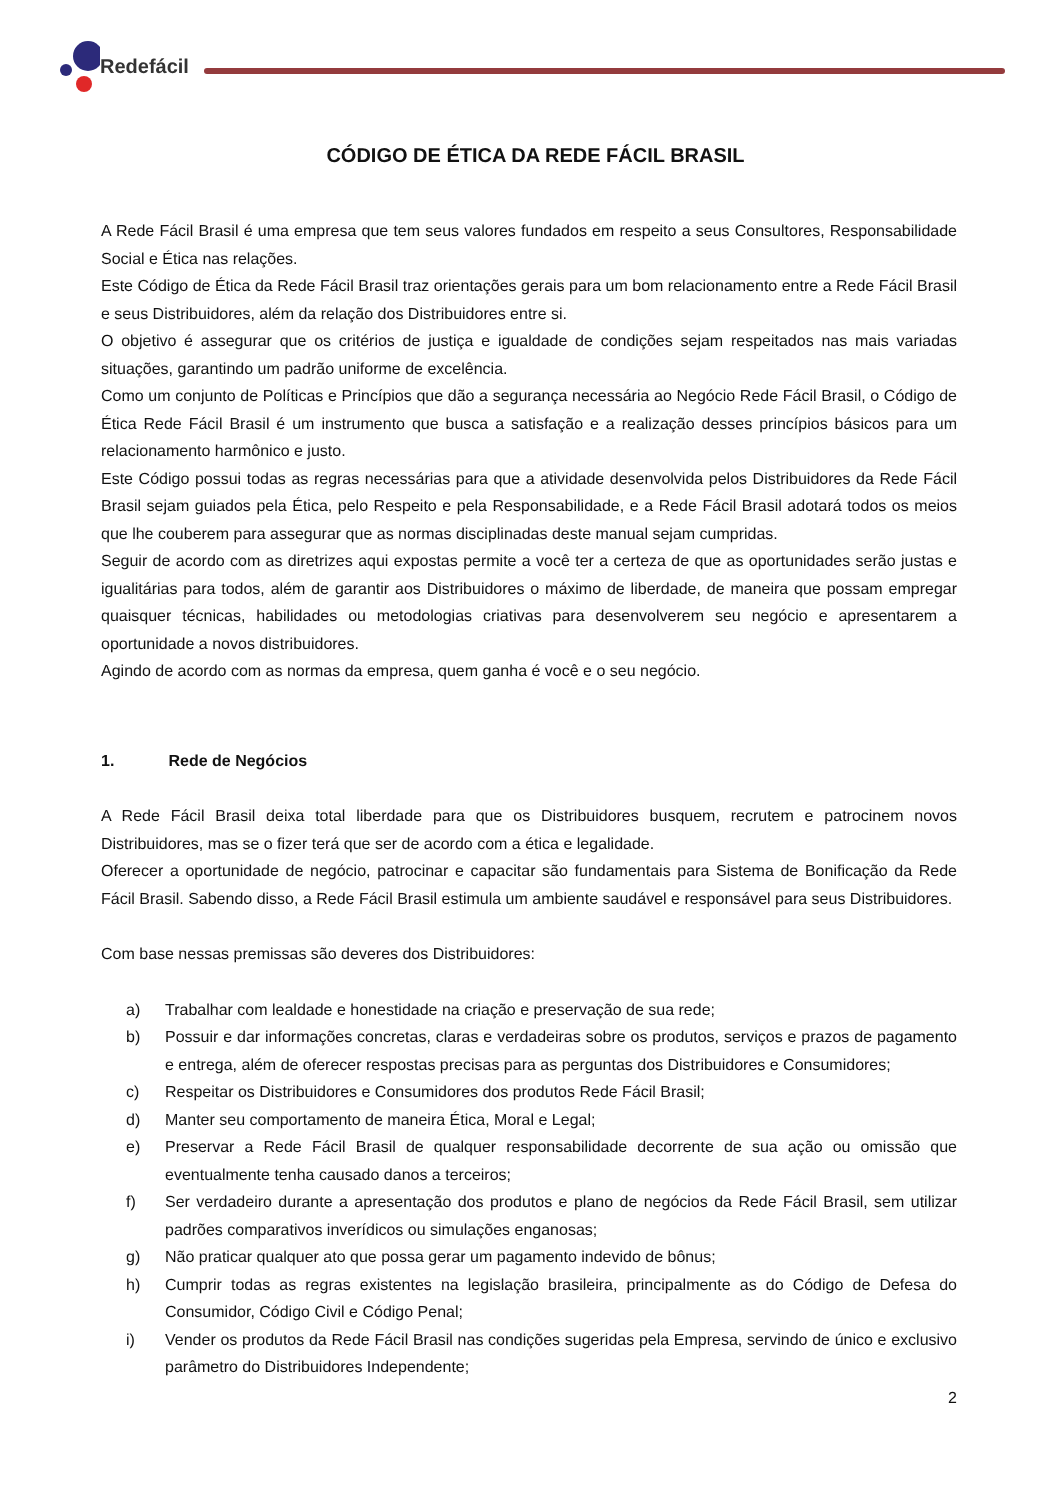Redefácil
CÓDIGO DE ÉTICA DA REDE FÁCIL BRASIL
A Rede Fácil Brasil é uma empresa que tem seus valores fundados em respeito a seus Consultores, Responsabilidade Social e Ética nas relações.
Este Código de Ética da Rede Fácil Brasil traz orientações gerais para um bom relacionamento entre a Rede Fácil Brasil e seus Distribuidores, além da relação dos Distribuidores entre si.
O objetivo é assegurar que os critérios de justiça e igualdade de condições sejam respeitados nas mais variadas situações, garantindo um padrão uniforme de excelência.
Como um conjunto de Políticas e Princípios que dão a segurança necessária ao Negócio Rede Fácil Brasil, o Código de Ética Rede Fácil Brasil é um instrumento que busca a satisfação e a realização desses princípios básicos para um relacionamento harmônico e justo.
Este Código possui todas as regras necessárias para que a atividade desenvolvida pelos Distribuidores da Rede Fácil Brasil sejam guiados pela Ética, pelo Respeito e pela Responsabilidade, e a Rede Fácil Brasil adotará todos os meios que lhe couberem para assegurar que as normas disciplinadas deste manual sejam cumpridas.
Seguir de acordo com as diretrizes aqui expostas permite a você ter a certeza de que as oportunidades serão justas e igualitárias para todos, além de garantir aos Distribuidores o máximo de liberdade, de maneira que possam empregar quaisquer técnicas, habilidades ou metodologias criativas para desenvolverem seu negócio e apresentarem a oportunidade a novos distribuidores.
Agindo de acordo com as normas da empresa, quem ganha é você e o seu negócio.
1. Rede de Negócios
A Rede Fácil Brasil deixa total liberdade para que os Distribuidores busquem, recrutem e patrocinem novos Distribuidores, mas se o fizer terá que ser de acordo com a ética e legalidade.
Oferecer a oportunidade de negócio, patrocinar e capacitar são fundamentais para Sistema de Bonificação da Rede Fácil Brasil. Sabendo disso, a Rede Fácil Brasil estimula um ambiente saudável e responsável para seus Distribuidores.
Com base nessas premissas são deveres dos Distribuidores:
a) Trabalhar com lealdade e honestidade na criação e preservação de sua rede;
b) Possuir e dar informações concretas, claras e verdadeiras sobre os produtos, serviços e prazos de pagamento e entrega, além de oferecer respostas precisas para as perguntas dos Distribuidores e Consumidores;
c) Respeitar os Distribuidores e Consumidores dos produtos Rede Fácil Brasil;
d) Manter seu comportamento de maneira Ética, Moral e Legal;
e) Preservar a Rede Fácil Brasil de qualquer responsabilidade decorrente de sua ação ou omissão que eventualmente tenha causado danos a terceiros;
f) Ser verdadeiro durante a apresentação dos produtos e plano de negócios da Rede Fácil Brasil, sem utilizar padrões comparativos inverídicos ou simulações enganosas;
g) Não praticar qualquer ato que possa gerar um pagamento indevido de bônus;
h) Cumprir todas as regras existentes na legislação brasileira, principalmente as do Código de Defesa do Consumidor, Código Civil e Código Penal;
i) Vender os produtos da Rede Fácil Brasil nas condições sugeridas pela Empresa, servindo de único e exclusivo parâmetro do Distribuidores Independente;
2